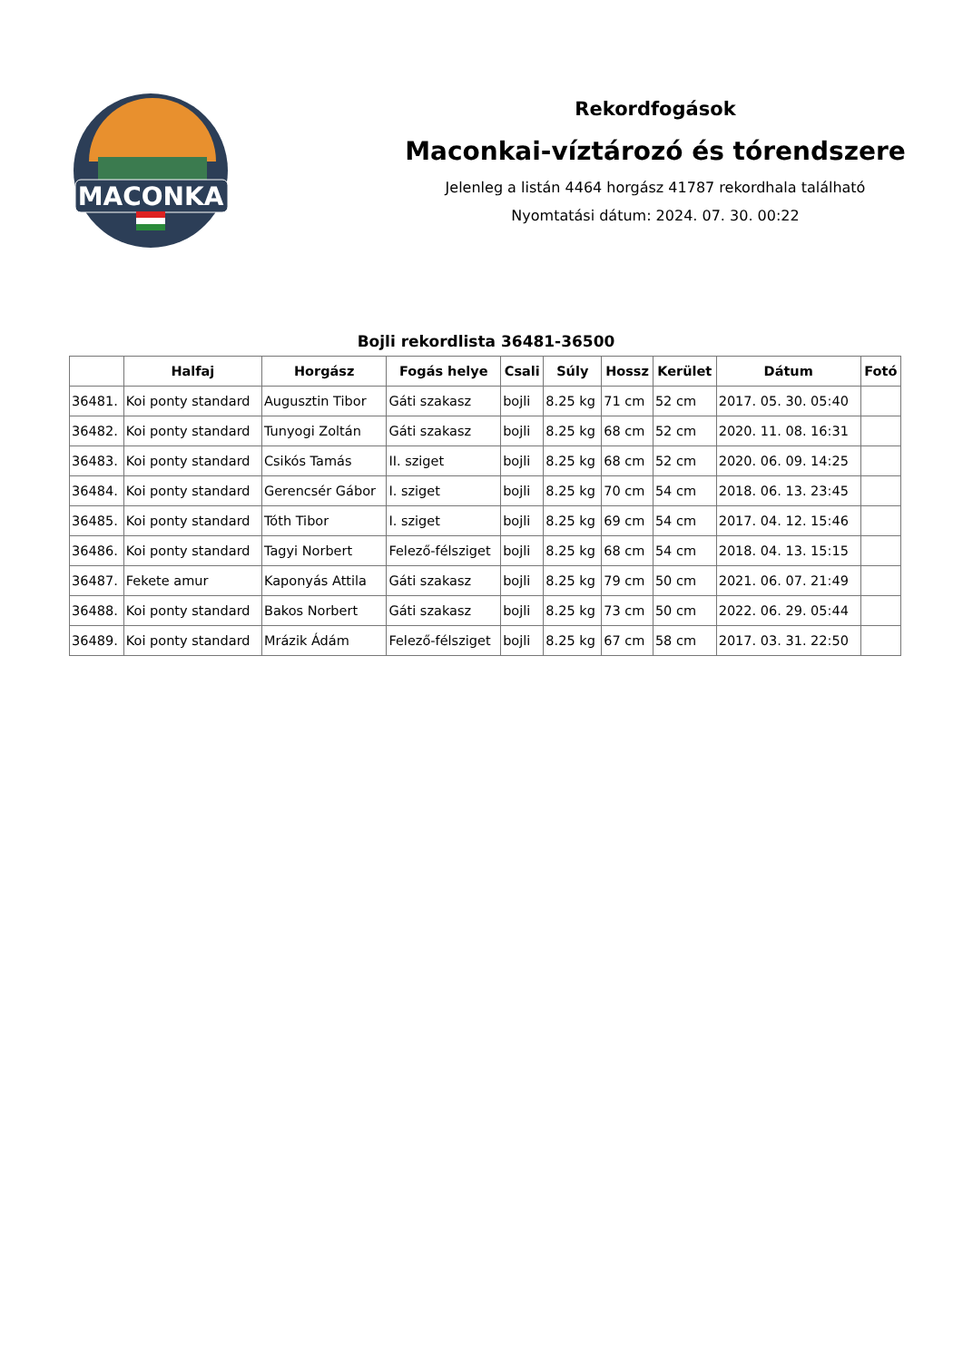MACONKA
Rekordfogások
Maconkai-víztározó és tórendszere
Jelenleg a listán 4464 horgász 41787 rekordhala található
Nyomtatási dátum: 2024. 07. 30. 00:22
Bojli rekordlista 36481-36500
| | Halfaj | Horgász | Fogás helye | Csali | Súly | Hossz | Kerület | Dátum | Fotó |
| --- | --- | --- | --- | --- | --- | --- | --- | --- | --- |
| 36481. | Koi ponty standard | Augusztin Tibor | Gáti szakasz | bojli | 8.25 kg | 71 cm | 52 cm | 2017. 05. 30. 05:40 | |
| 36482. | Koi ponty standard | Tunyogi Zoltán | Gáti szakasz | bojli | 8.25 kg | 68 cm | 52 cm | 2020. 11. 08. 16:31 | |
| 36483. | Koi ponty standard | Csikós Tamás | II. sziget | bojli | 8.25 kg | 68 cm | 52 cm | 2020. 06. 09. 14:25 | |
| 36484. | Koi ponty standard | Gerencsér Gábor | I. sziget | bojli | 8.25 kg | 70 cm | 54 cm | 2018. 06. 13. 23:45 | |
| 36485. | Koi ponty standard | Tóth Tibor | I. sziget | bojli | 8.25 kg | 69 cm | 54 cm | 2017. 04. 12. 15:46 | |
| 36486. | Koi ponty standard | Tagyi Norbert | Felező-félsziget | bojli | 8.25 kg | 68 cm | 54 cm | 2018. 04. 13. 15:15 | |
| 36487. | Fekete amur | Kaponyás Attila | Gáti szakasz | bojli | 8.25 kg | 79 cm | 50 cm | 2021. 06. 07. 21:49 | |
| 36488. | Koi ponty standard | Bakos Norbert | Gáti szakasz | bojli | 8.25 kg | 73 cm | 50 cm | 2022. 06. 29. 05:44 | |
| 36489. | Koi ponty standard | Mrázik Ádám | Felező-félsziget | bojli | 8.25 kg | 67 cm | 58 cm | 2017. 03. 31. 22:50 | |